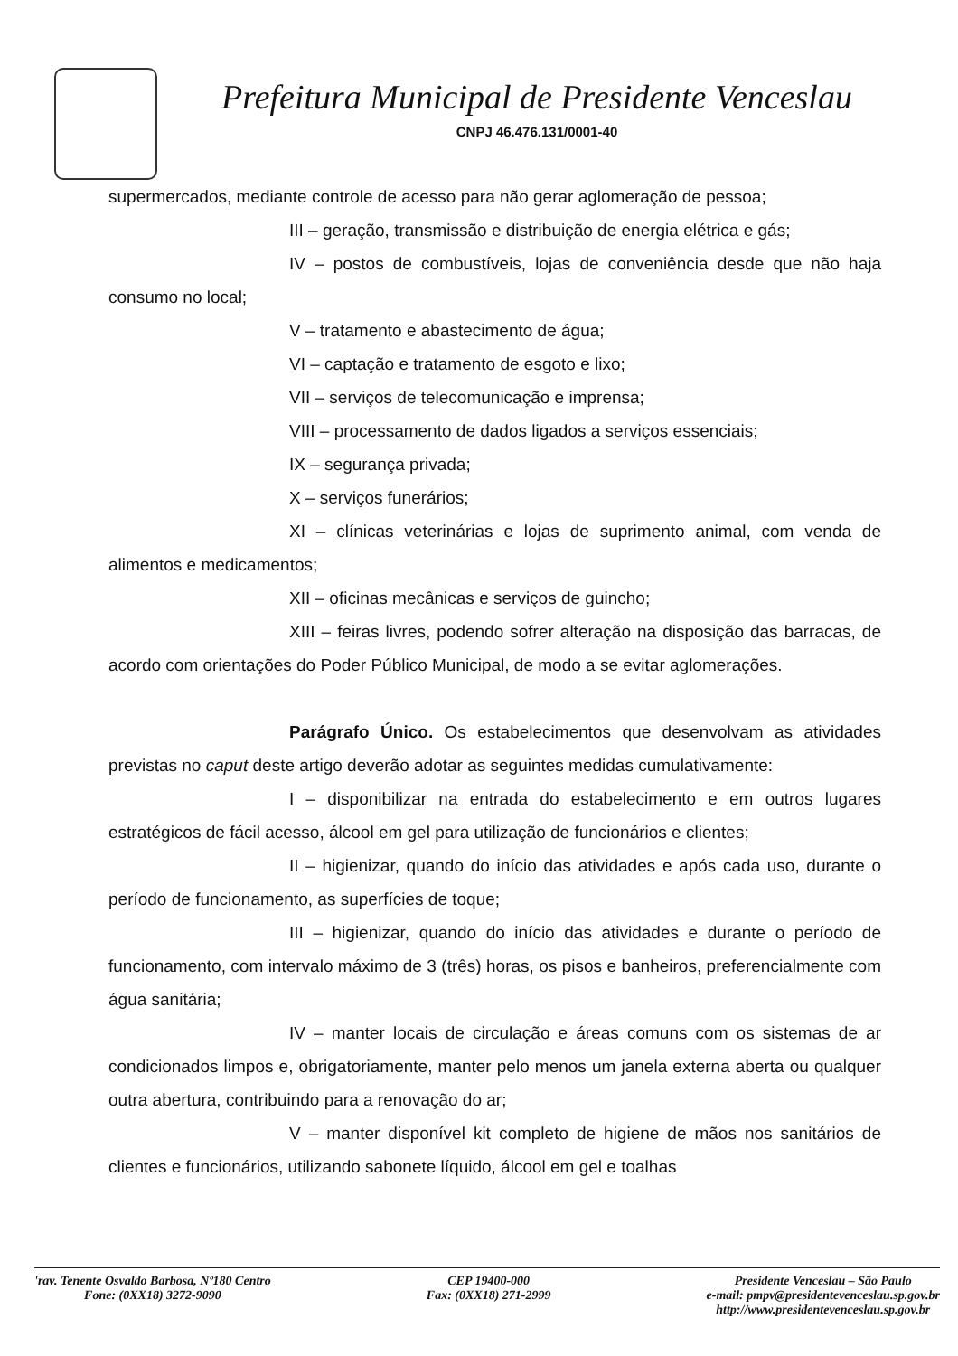Prefeitura Municipal de Presidente Venceslau
CNPJ 46.476.131/0001-40
supermercados, mediante controle de acesso para não gerar aglomeração de pessoa;
III – geração, transmissão e distribuição de energia elétrica e gás;
IV – postos de combustíveis, lojas de conveniência desde que não haja consumo no local;
V – tratamento e abastecimento de água;
VI – captação e tratamento de esgoto e lixo;
VII – serviços de telecomunicação e imprensa;
VIII – processamento de dados ligados a serviços essenciais;
IX – segurança privada;
X – serviços funerários;
XI – clínicas veterinárias e lojas de suprimento animal, com venda de alimentos e medicamentos;
XII – oficinas mecânicas e serviços de guincho;
XIII – feiras livres, podendo sofrer alteração na disposição das barracas, de acordo com orientações do Poder Público Municipal, de modo a se evitar aglomerações.
Parágrafo Único. Os estabelecimentos que desenvolvam as atividades previstas no caput deste artigo deverão adotar as seguintes medidas cumulativamente:
I – disponibilizar na entrada do estabelecimento e em outros lugares estratégicos de fácil acesso, álcool em gel para utilização de funcionários e clientes;
II – higienizar, quando do início das atividades e após cada uso, durante o período de funcionamento, as superfícies de toque;
III – higienizar, quando do início das atividades e durante o período de funcionamento, com intervalo máximo de 3 (três) horas, os pisos e banheiros, preferencialmente com água sanitária;
IV – manter locais de circulação e áreas comuns com os sistemas de ar condicionados limpos e, obrigatoriamente, manter pelo menos um janela externa aberta ou qualquer outra abertura, contribuindo para a renovação do ar;
V – manter disponível kit completo de higiene de mãos nos sanitários de clientes e funcionários, utilizando sabonete líquido, álcool em gel e toalhas
'rav. Tenente Osvaldo Barbosa, Nº180 Centro
Fone: (0XX18) 3272-9090
CEP 19400-000
Fax: (0XX18) 271-2999
Presidente Venceslau – São Paulo
e-mail: pmpv@presidentevenceslau.sp.gov.br
http://www.presidentevenceslau.sp.gov.br